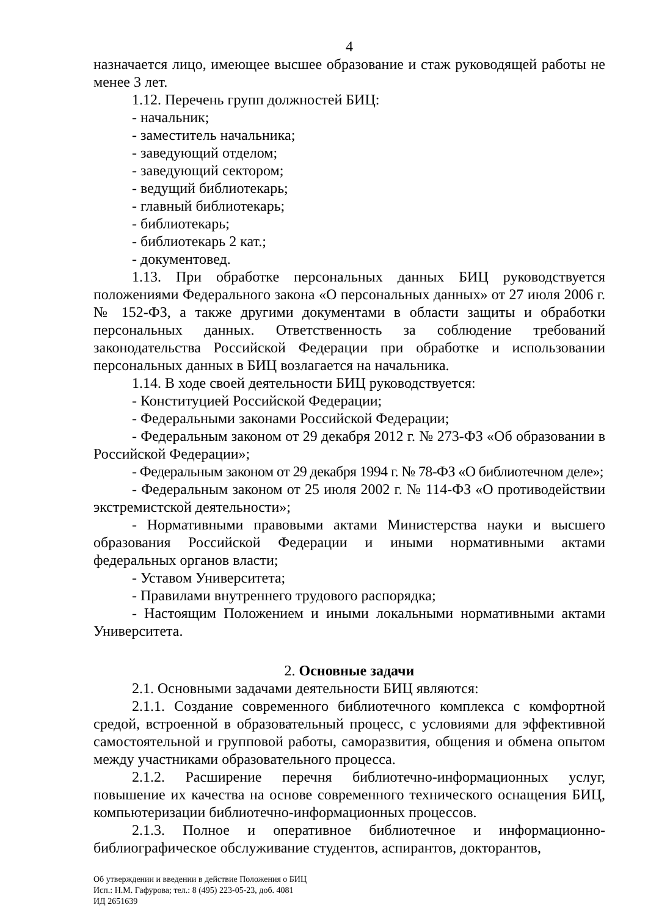4
назначается лицо, имеющее высшее образование и стаж руководящей работы не менее 3 лет.
1.12. Перечень групп должностей БИЦ:
- начальник;
- заместитель начальника;
- заведующий отделом;
- заведующий сектором;
- ведущий библиотекарь;
- главный библиотекарь;
- библиотекарь;
- библиотекарь 2 кат.;
- документовед.
1.13. При обработке персональных данных БИЦ руководствуется положениями Федерального закона «О персональных данных» от 27 июля 2006 г. № 152-ФЗ, а также другими документами в области защиты и обработки персональных данных. Ответственность за соблюдение требований законодательства Российской Федерации при обработке и использовании персональных данных в БИЦ возлагается на начальника.
1.14. В ходе своей деятельности БИЦ руководствуется:
- Конституцией Российской Федерации;
- Федеральными законами Российской Федерации;
- Федеральным законом от 29 декабря 2012 г. № 273-ФЗ «Об образовании в Российской Федерации»;
- Федеральным законом от 29 декабря 1994 г. № 78-ФЗ «О библиотечном деле»;
- Федеральным законом от 25 июля 2002 г. № 114-ФЗ «О противодействии экстремистской деятельности»;
- Нормативными правовыми актами Министерства науки и высшего образования Российской Федерации и иными нормативными актами федеральных органов власти;
- Уставом Университета;
- Правилами внутреннего трудового распорядка;
- Настоящим Положением и иными локальными нормативными актами Университета.
2. Основные задачи
2.1. Основными задачами деятельности БИЦ являются:
2.1.1. Создание современного библиотечного комплекса с комфортной средой, встроенной в образовательный процесс, с условиями для эффективной самостоятельной и групповой работы, саморазвития, общения и обмена опытом между участниками образовательного процесса.
2.1.2. Расширение перечня библиотечно-информационных услуг, повышение их качества на основе современного технического оснащения БИЦ, компьютеризации библиотечно-информационных процессов.
2.1.3. Полное и оперативное библиотечное и информационно-библиографическое обслуживание студентов, аспирантов, докторантов,
Об утверждении и введении в действие Положения о БИЦ
Исп.: Н.М. Гафурова; тел.: 8 (495) 223-05-23, доб. 4081
ИД 2651639